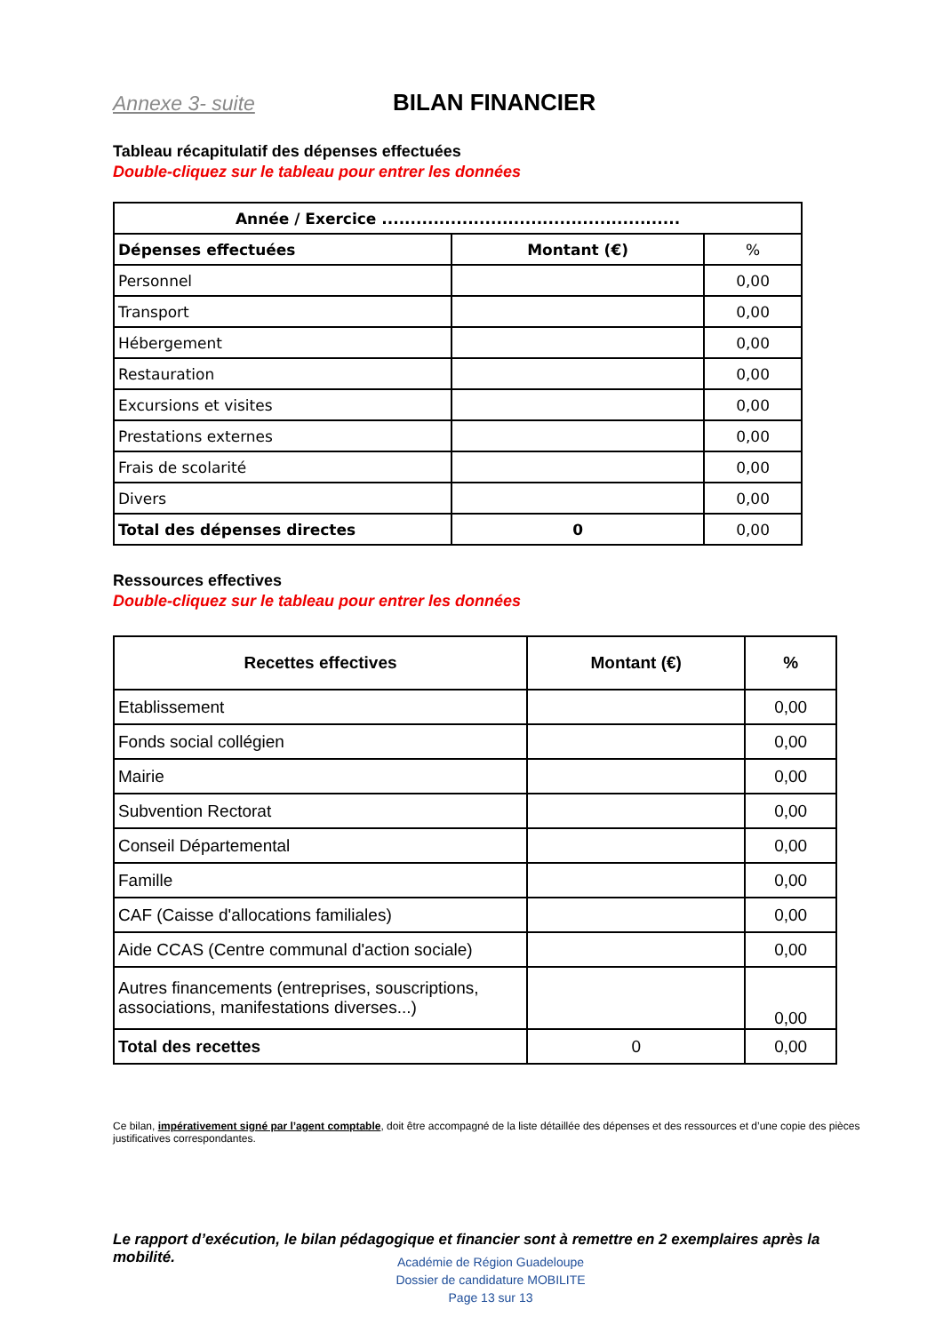Annexe 3- suite BILAN FINANCIER
Tableau récapitulatif des dépenses effectuées
Double-cliquez sur le tableau pour entrer les données
| Année / Exercice .................................................... | | |
| --- | --- | --- |
| Dépenses effectuées | Montant (€) | % |
| Personnel | | 0,00 |
| Transport | | 0,00 |
| Hébergement | | 0,00 |
| Restauration | | 0,00 |
| Excursions et visites | | 0,00 |
| Prestations externes | | 0,00 |
| Frais de scolarité | | 0,00 |
| Divers | | 0,00 |
| Total des dépenses directes | 0 | 0,00 |
Ressources effectives
Double-cliquez sur le tableau pour entrer les données
| Recettes effectives | Montant (€) | % |
| --- | --- | --- |
| Etablissement | | 0,00 |
| Fonds social collégien | | 0,00 |
| Mairie | | 0,00 |
| Subvention Rectorat | | 0,00 |
| Conseil Départemental | | 0,00 |
| Famille | | 0,00 |
| CAF (Caisse d'allocations familiales) | | 0,00 |
| Aide CCAS (Centre communal d'action sociale) | | 0,00 |
| Autres financements (entreprises, souscriptions, associations, manifestations diverses...) | | 0,00 |
| Total des recettes | 0 | 0,00 |
Ce bilan, impérativement signé par l’agent comptable, doit être accompagné de la liste détaillée des dépenses et des ressources et d’une copie des pièces justificatives correspondantes.
Le rapport d’exécution, le bilan pédagogique et financier sont à remettre en 2 exemplaires après la mobilité.
Académie de Région Guadeloupe
Dossier de candidature MOBILITE
Page 13 sur 13